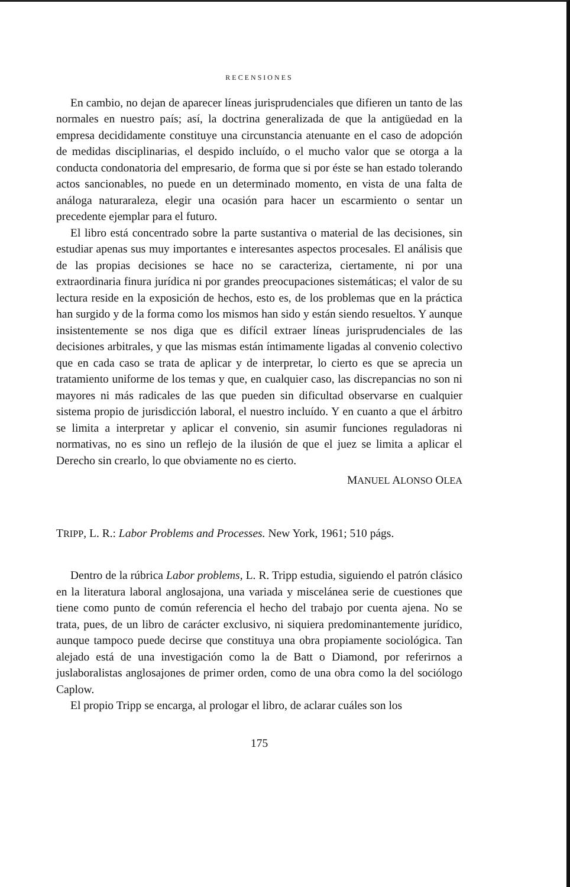RECENSIONES
En cambio, no dejan de aparecer líneas jurisprudenciales que difieren un tanto de las normales en nuestro país; así, la doctrina generalizada de que la antigüedad en la empresa decididamente constituye una circunstancia atenuante en el caso de adopción de medidas disciplinarias, el despido incluído, o el mucho valor que se otorga a la conducta condonatoria del empresario, de forma que si por éste se han estado tolerando actos sancionables, no puede en un determinado momento, en vista de una falta de análoga naturaraleza, elegir una ocasión para hacer un escarmiento o sentar un precedente ejemplar para el futuro.
El libro está concentrado sobre la parte sustantiva o material de las decisiones, sin estudiar apenas sus muy importantes e interesantes aspectos procesales. El análisis que de las propias decisiones se hace no se caracteriza, ciertamente, ni por una extraordinaria finura jurídica ni por grandes preocupaciones sistemáticas; el valor de su lectura reside en la exposición de hechos, esto es, de los problemas que en la práctica han surgido y de la forma como los mismos han sido y están siendo resueltos. Y aunque insistentemente se nos diga que es difícil extraer líneas jurisprudenciales de las decisiones arbitrales, y que las mismas están íntimamente ligadas al convenio colectivo que en cada caso se trata de aplicar y de interpretar, lo cierto es que se aprecia un tratamiento uniforme de los temas y que, en cualquier caso, las discrepancias no son ni mayores ni más radicales de las que pueden sin dificultad observarse en cualquier sistema propio de jurisdicción laboral, el nuestro incluído. Y en cuanto a que el árbitro se limita a interpretar y aplicar el convenio, sin asumir funciones reguladoras ni normativas, no es sino un reflejo de la ilusión de que el juez se limita a aplicar el Derecho sin crearlo, lo que obviamente no es cierto.
MANUEL ALONSO OLEA
TRIPP, L. R.: Labor Problems and Processes. New York, 1961; 510 págs.
Dentro de la rúbrica Labor problems, L. R. Tripp estudia, siguiendo el patrón clásico en la literatura laboral anglosajona, una variada y miscelánea serie de cuestiones que tiene como punto de común referencia el hecho del trabajo por cuenta ajena. No se trata, pues, de un libro de carácter exclusivo, ni siquiera predominantemente jurídico, aunque tampoco puede decirse que constituya una obra propiamente sociológica. Tan alejado está de una investigación como la de Batt o Diamond, por referirnos a juslaboralistas anglosajones de primer orden, como de una obra como la del sociólogo Caplow.
El propio Tripp se encarga, al prologar el libro, de aclarar cuáles son los
175